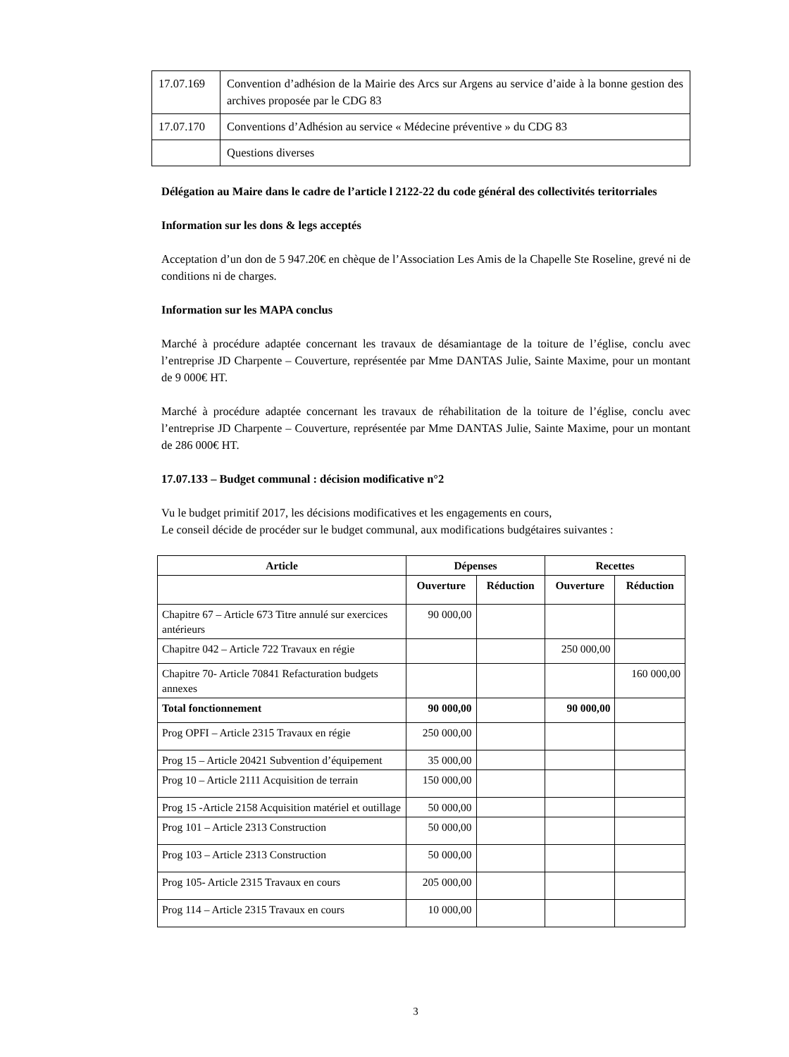| 17.07.169 | Convention d’adhésion de la Mairie des Arcs sur Argens au service d’aide à la bonne gestion des archives proposée par le CDG 83 |
| 17.07.170 | Conventions d’Adhésion au service « Médecine préventive » du CDG 83 |
| | Questions diverses |
Délégation au Maire dans le cadre de l’article l 2122-22 du code général des collectivités teritorriales
Information sur les dons & legs acceptés
Acceptation d’un don de 5 947.20€ en chèque de l’Association Les Amis de la Chapelle Ste Roseline, grevé ni de conditions ni de charges.
Information sur les MAPA conclus
Marché à procédure adaptée concernant les travaux de désamiantage de la toiture de l’église, conclu avec l’entreprise JD Charpente – Couverture, représentée par Mme DANTAS Julie, Sainte Maxime, pour un montant de 9 000€ HT.
Marché à procédure adaptée concernant les travaux de réhabilitation de la toiture de l’église, conclu avec l’entreprise JD Charpente – Couverture, représentée par Mme DANTAS Julie, Sainte Maxime, pour un montant de 286 000€ HT.
17.07.133 – Budget communal : décision modificative n°2
Vu le budget primitif 2017, les décisions modificatives et les engagements en cours,
Le conseil décide de procéder sur le budget communal, aux modifications budgétaires suivantes :
| Article | Dépenses | | Recettes | |
| --- | --- | --- | --- | --- |
| | Ouverture | Réduction | Ouverture | Réduction |
| Chapitre 67 – Article 673 Titre annulé sur exercices antérieurs | 90 000,00 | | | |
| Chapitre 042 – Article 722 Travaux en régie | | | 250 000,00 | |
| Chapitre 70- Article 70841 Refacturation budgets annexes | | | | 160 000,00 |
| Total fonctionnement | 90 000,00 | | 90 000,00 | |
| Prog OPFI – Article 2315 Travaux en régie | 250 000,00 | | | |
| Prog 15 – Article 20421 Subvention d’équipement | 35 000,00 | | | |
| Prog 10 – Article 2111 Acquisition de terrain | 150 000,00 | | | |
| Prog 15 -Article 2158 Acquisition matériel et outillage | 50 000,00 | | | |
| Prog 101 – Article 2313 Construction | 50 000,00 | | | |
| Prog 103 – Article 2313 Construction | 50 000,00 | | | |
| Prog 105- Article 2315 Travaux en cours | 205 000,00 | | | |
| Prog 114 – Article 2315 Travaux en cours | 10 000,00 | | | |
3